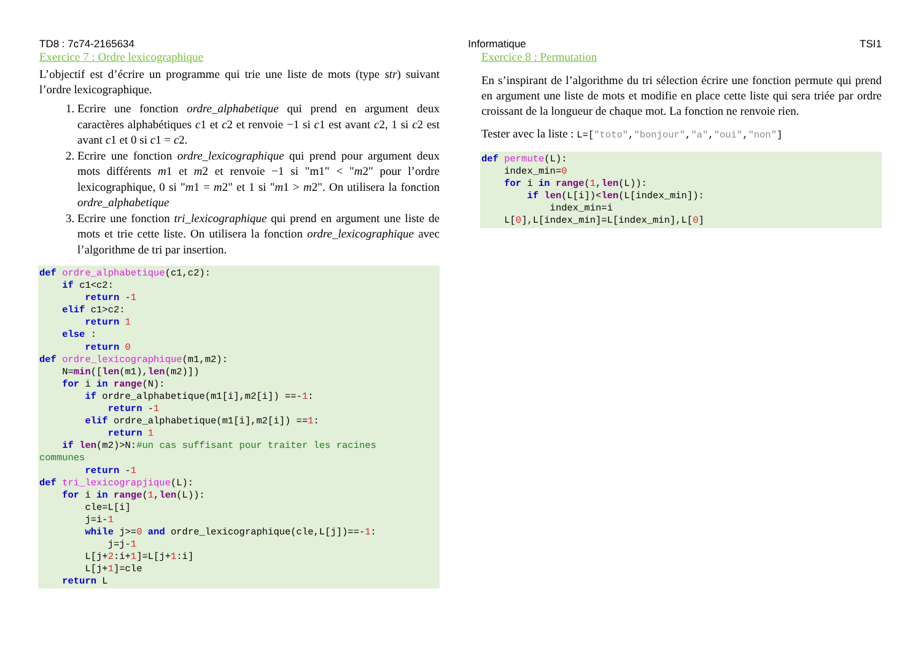TD8 : 7c74-2165634 Informatique TSI1
Exercice 7 : Ordre lexicographique
L’objectif est d’écrire un programme qui trie une liste de mots (type str) suivant l’ordre lexicographique.
1. Ecrire une fonction ordre_alphabetique qui prend en argument deux caractères alphabétiques c1 et c2 et renvoie −1 si c1 est avant c2, 1 si c2 est avant c1 et 0 si c1 = c2.
2. Ecrire une fonction ordre_lexicographique qui prend pour argument deux mots différents m1 et m2 et renvoie −1 si "m1" < "m2" pour l’ordre lexicographique, 0 si "m1 = m2" et 1 si "m1 > m2". On utilisera la fonction ordre_alphabetique
3. Ecrire une fonction tri_lexicographique qui prend en argument une liste de mots et trie cette liste. On utilisera la fonction ordre_lexicographique avec l’algorithme de tri par insertion.
def ordre_alphabetique(c1,c2):
    if c1<c2:
        return -1
    elif c1>c2:
        return 1
    else :
        return 0
def ordre_lexicographique(m1,m2):
    N=min([len(m1),len(m2)])
    for i in range(N):
        if ordre_alphabetique(m1[i],m2[i]) ==-1:
            return -1
        elif ordre_alphabetique(m1[i],m2[i]) ==1:
            return 1
    if len(m2)>N:#un cas suffisant pour traiter les racines
communes
        return -1
def tri_lexicograpjique(L):
    for i in range(1,len(L)):
        cle=L[i]
        j=i-1
        while j>=0 and ordre_lexicographique(cle,L[j])==-1:
            j=j-1
        L[j+2:i+1]=L[j+1:i]
        L[j+1]=cle
    return L
Exercice 8 : Permutation
En s’inspirant de l’algorithme du tri sélection écrire une fonction permute qui prend en argument une liste de mots et modifie en place cette liste qui sera triée par ordre croissant de la longueur de chaque mot. La fonction ne renvoie rien.
Tester avec la liste : L=["toto","bonjour","a","oui","non"]
def permute(L):
    index_min=0
    for i in range(1,len(L)):
        if len(L[i])<len(L[index_min]):
            index_min=i
    L[0],L[index_min]=L[index_min],L[0]